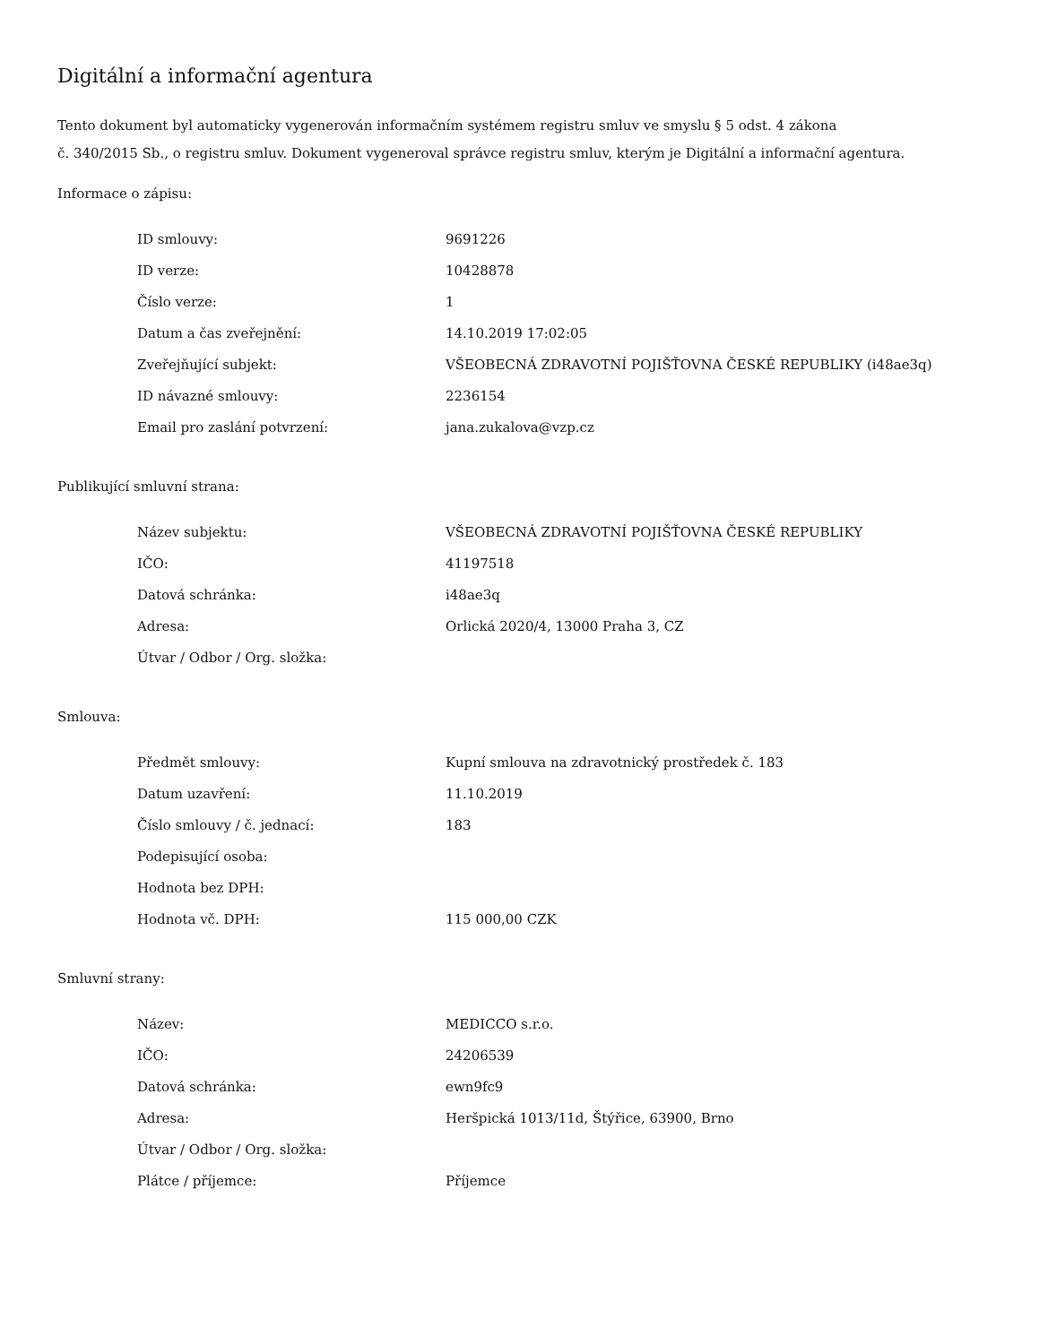Digitální a informační agentura
Tento dokument byl automaticky vygenerován informačním systémem registru smluv ve smyslu § 5 odst. 4 zákona
č. 340/2015 Sb., o registru smluv. Dokument vygeneroval správce registru smluv, kterým je Digitální a informační agentura.
Informace o zápisu:
| ID smlouvy: | 9691226 |
| ID verze: | 10428878 |
| Číslo verze: | 1 |
| Datum a čas zveřejnění: | 14.10.2019 17:02:05 |
| Zveřejňující subjekt: | VŠEOBECNÁ ZDRAVOTNÍ POJIŠŤOVNA ČESKÉ REPUBLIKY (i48ae3q) |
| ID návazné smlouvy: | 2236154 |
| Email pro zaslání potvrzení: | jana.zukalova@vzp.cz |
Publikující smluvní strana:
| Název subjektu: | VŠEOBECNÁ ZDRAVOTNÍ POJIŠŤOVNA ČESKÉ REPUBLIKY |
| IČO: | 41197518 |
| Datová schránka: | i48ae3q |
| Adresa: | Orlická 2020/4, 13000 Praha 3, CZ |
| Útvar / Odbor / Org. složka: | |
Smlouva:
| Předmět smlouvy: | Kupní smlouva na zdravotnický prostředek č. 183 |
| Datum uzavření: | 11.10.2019 |
| Číslo smlouvy / č. jednací: | 183 |
| Podepisující osoba: | |
| Hodnota bez DPH: | |
| Hodnota vč. DPH: | 115 000,00 CZK |
Smluvní strany:
| Název: | MEDICCO s.r.o. |
| IČO: | 24206539 |
| Datová schránka: | ewn9fc9 |
| Adresa: | Heršpická 1013/11d, Štýřice, 63900, Brno |
| Útvar / Odbor / Org. složka: | |
| Plátce / příjemce: | Příjemce |